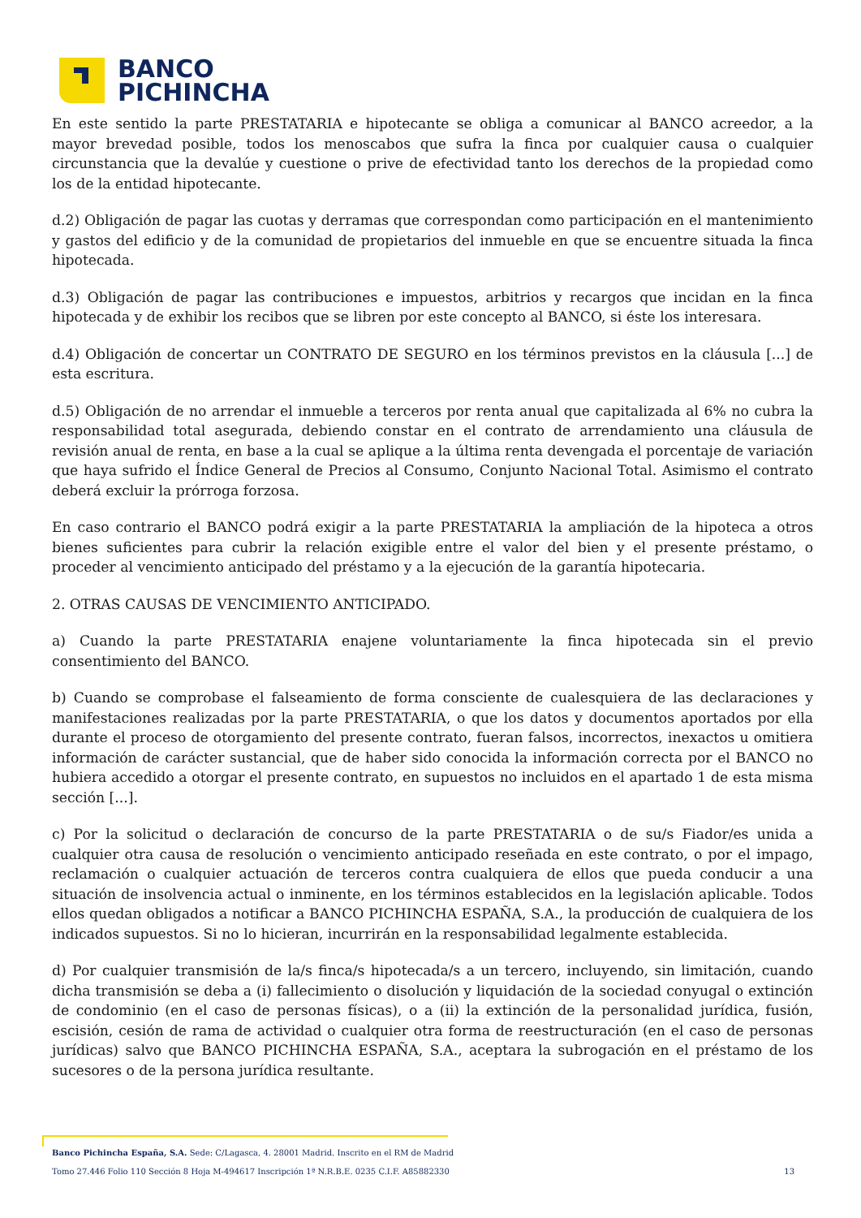BANCO
PICHINCHA
En este sentido la parte PRESTATARIA e hipotecante se obliga a comunicar al BANCO acreedor, a la mayor brevedad posible, todos los menoscabos que sufra la finca por cualquier causa o cualquier circunstancia que la devalúe y cuestione o prive de efectividad tanto los derechos de la propiedad como los de la entidad hipotecante.
d.2) Obligación de pagar las cuotas y derramas que correspondan como participación en el mantenimiento y gastos del edificio y de la comunidad de propietarios del inmueble en que se encuentre situada la finca hipotecada.
d.3) Obligación de pagar las contribuciones e impuestos, arbitrios y recargos que incidan en la finca hipotecada y de exhibir los recibos que se libren por este concepto al BANCO, si éste los interesara.
d.4) Obligación de concertar un CONTRATO DE SEGURO en los términos previstos en la cláusula [...] de esta escritura.
d.5) Obligación de no arrendar el inmueble a terceros por renta anual que capitalizada al 6% no cubra la responsabilidad total asegurada, debiendo constar en el contrato de arrendamiento una cláusula de revisión anual de renta, en base a la cual se aplique a la última renta devengada el porcentaje de variación que haya sufrido el Índice General de Precios al Consumo, Conjunto Nacional Total. Asimismo el contrato deberá excluir la prórroga forzosa.
En caso contrario el BANCO podrá exigir a la parte PRESTATARIA la ampliación de la hipoteca a otros bienes suficientes para cubrir la relación exigible entre el valor del bien y el presente préstamo, o proceder al vencimiento anticipado del préstamo y a la ejecución de la garantía hipotecaria.
2. OTRAS CAUSAS DE VENCIMIENTO ANTICIPADO.
a) Cuando la parte PRESTATARIA enajene voluntariamente la finca hipotecada sin el previo consentimiento del BANCO.
b) Cuando se comprobase el falseamiento de forma consciente de cualesquiera de las declaraciones y manifestaciones realizadas por la parte PRESTATARIA, o que los datos y documentos aportados por ella durante el proceso de otorgamiento del presente contrato, fueran falsos, incorrectos, inexactos u omitiera información de carácter sustancial, que de haber sido conocida la información correcta por el BANCO no hubiera accedido a otorgar el presente contrato, en supuestos no incluidos en el apartado 1 de esta misma sección [...].
c) Por la solicitud o declaración de concurso de la parte PRESTATARIA o de su/s Fiador/es unida a cualquier otra causa de resolución o vencimiento anticipado reseñada en este contrato, o por el impago, reclamación o cualquier actuación de terceros contra cualquiera de ellos que pueda conducir a una situación de insolvencia actual o inminente, en los términos establecidos en la legislación aplicable. Todos ellos quedan obligados a notificar a BANCO PICHINCHA ESPAÑA, S.A., la producción de cualquiera de los indicados supuestos. Si no lo hicieran, incurrirán en la responsabilidad legalmente establecida.
d) Por cualquier transmisión de la/s finca/s hipotecada/s a un tercero, incluyendo, sin limitación, cuando dicha transmisión se deba a (i) fallecimiento o disolución y liquidación de la sociedad conyugal o extinción de condominio (en el caso de personas físicas), o a (ii) la extinción de la personalidad jurídica, fusión, escisión, cesión de rama de actividad o cualquier otra forma de reestructuración (en el caso de personas jurídicas) salvo que BANCO PICHINCHA ESPAÑA, S.A., aceptara la subrogación en el préstamo de los sucesores o de la persona jurídica resultante.
Banco Pichincha España, S.A. Sede: C/Lagasca, 4. 28001 Madrid. Inscrito en el RM de Madrid
Tomo 27.446 Folio 110 Sección 8 Hoja M-494617 Inscripción 1ª N.R.B.E. 0235 C.I.F. A85882330 13